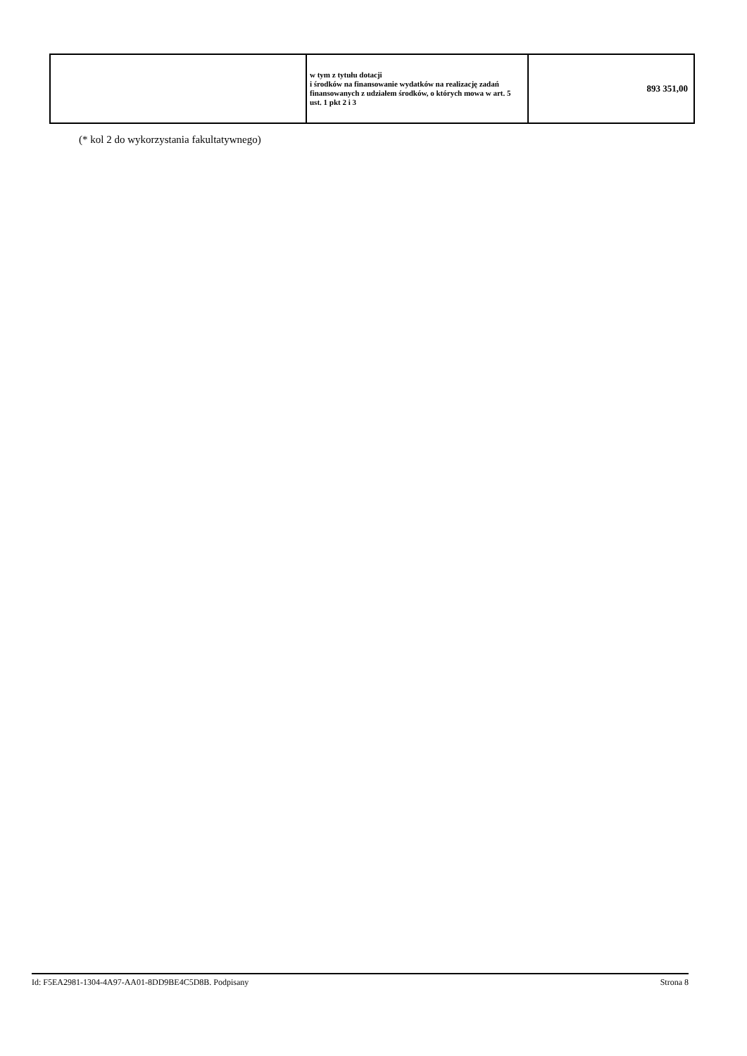| | w tym z tytułu dotacji i środków na finansowanie wydatków na realizację zadań finansowanych z udziałem środków, o których mowa w art. 5 ust. 1 pkt 2 i 3 | 893 351,00 |
(* kol 2 do wykorzystania fakultatywnego)
Id: F5EA2981-1304-4A97-AA01-8DD9BE4C5D8B. Podpisany Strona 8